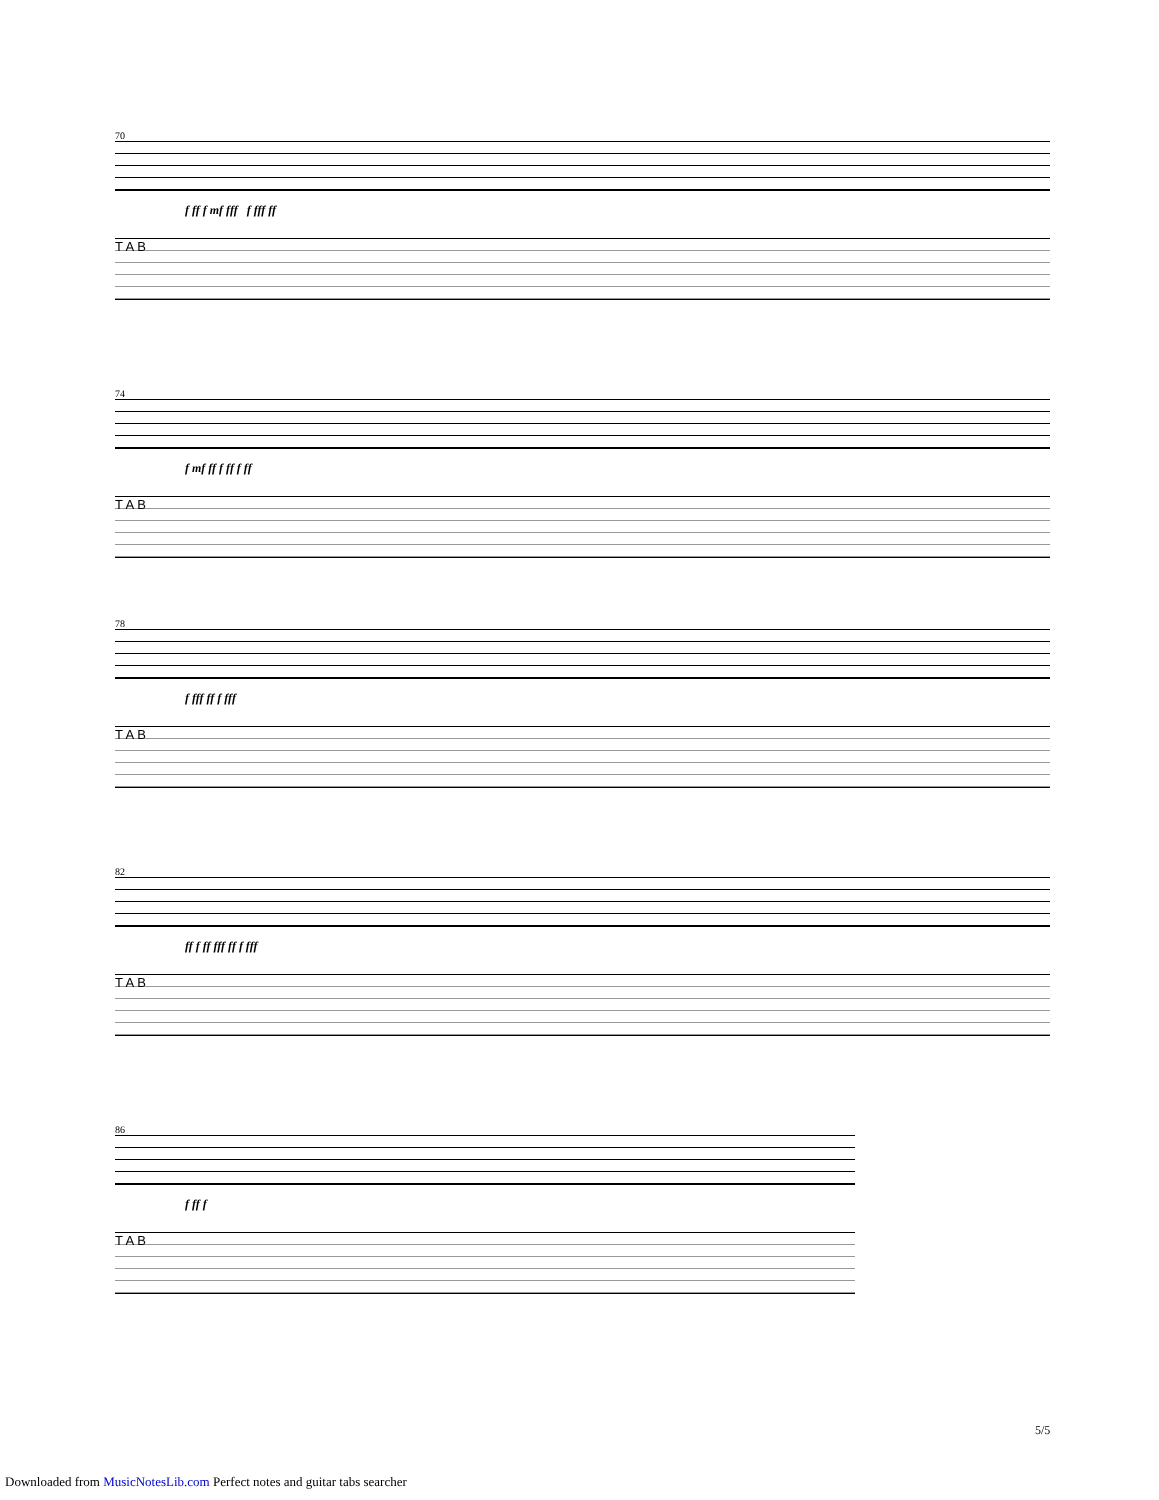70
f ff f mf fff f fff ff
T A B
74
f mf ff f ff f ff
T A B
78
f fff ff f fff
T A B
82
ff f ff fff ff f fff
T A B
86
f ff f
T A B
5/5
Downloaded from MusicNotesLib.com Perfect notes and guitar tabs searcher